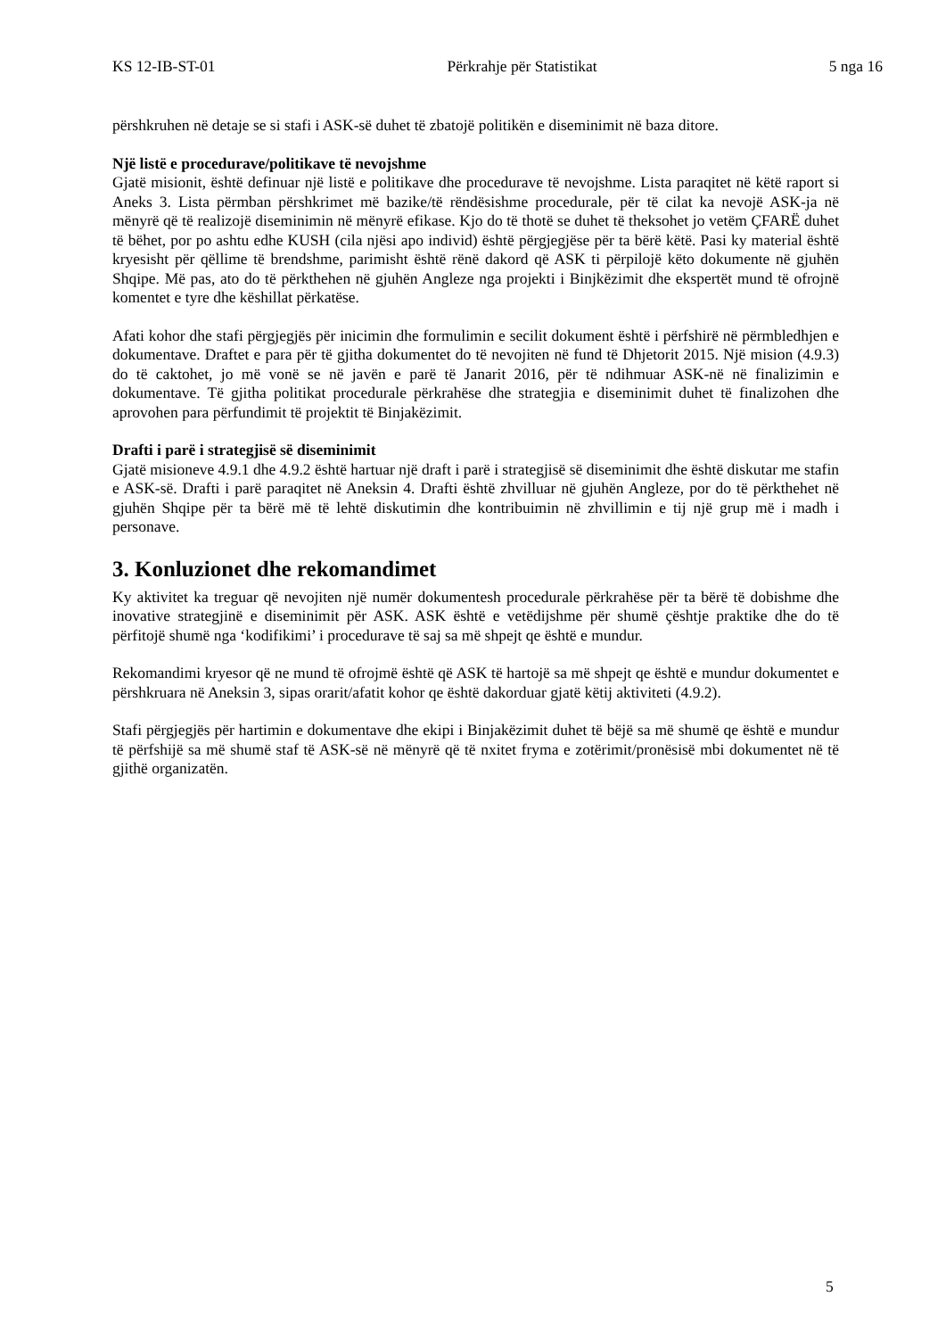KS 12-IB-ST-01 Përkrahje për Statistikat 5 nga 16
përshkruhen në detaje se si stafi i ASK-së duhet të zbatojë politikën e diseminimit në baza ditore.
Një listë e procedurave/politikave të nevojshme
Gjatë misionit, është definuar një listë e politikave dhe procedurave të nevojshme. Lista paraqitet në këtë raport si Aneks 3. Lista përmban përshkrimet më bazike/të rëndësishme procedurale, për të cilat ka nevojë ASK-ja në mënyrë që të realizojë diseminimin në mënyrë efikase. Kjo do të thotë se duhet të theksohet jo vetëm ÇFARË duhet të bëhet, por po ashtu edhe KUSH (cila njësi apo individ) është përgjegjëse për ta bërë këtë. Pasi ky material është kryesisht për qëllime të brendshme, parimisht është rënë dakord që ASK ti përpilojë këto dokumente në gjuhën Shqipe. Më pas, ato do të përkthehen në gjuhën Angleze nga projekti i Binjkëzimit dhe ekspertët mund të ofrojnë komentet e tyre dhe këshillat përkatëse.
Afati kohor dhe stafi përgjegjës për inicimin dhe formulimin e secilit dokument është i përfshirë në përmbledhjen e dokumentave. Draftet e para për të gjitha dokumentet do të nevojiten në fund të Dhjetorit 2015. Një mision (4.9.3) do të caktohet, jo më vonë se në javën e parë të Janarit 2016, për të ndihmuar ASK-në në finalizimin e dokumentave. Të gjitha politikat procedurale përkrahëse dhe strategjia e diseminimit duhet të finalizohen dhe aprovohen para përfundimit të projektit të Binjakëzimit.
Drafti i parë i strategjisë së diseminimit
Gjatë misioneve 4.9.1 dhe 4.9.2 është hartuar një draft i parë i strategjisë së diseminimit dhe është diskutar me stafin e ASK-së. Drafti i parë paraqitet në Aneksin 4. Drafti është zhvilluar në gjuhën Angleze, por do të përkthehet në gjuhën Shqipe për ta bërë më të lehtë diskutimin dhe kontribuimin në zhvillimin e tij një grup më i madh i personave.
3. Konluzionet dhe rekomandimet
Ky aktivitet ka treguar që nevojiten një numër dokumentesh procedurale përkrahëse për ta bërë të dobishme dhe inovative strategjinë e diseminimit për ASK. ASK është e vetëdijshme për shumë çështje praktike dhe do të përfitojë shumë nga ‘kodifikimi’ i procedurave të saj sa më shpejt qe është e mundur.
Rekomandimi kryesor që ne mund të ofrojmë është që ASK të hartojë sa më shpejt qe është e mundur dokumentet e përshkruara në Aneksin 3, sipas orarit/afatit kohor qe është dakorduar gjatë këtij aktiviteti (4.9.2).
Stafi përgjegjës për hartimin e dokumentave dhe ekipi i Binjakëzimit duhet të bëjë sa më shumë qe është e mundur të përfshijë sa më shumë staf të ASK-së në mënyrë që të nxitet fryma e zotërimit/pronësisë mbi dokumentet në të gjithë organizatën.
5